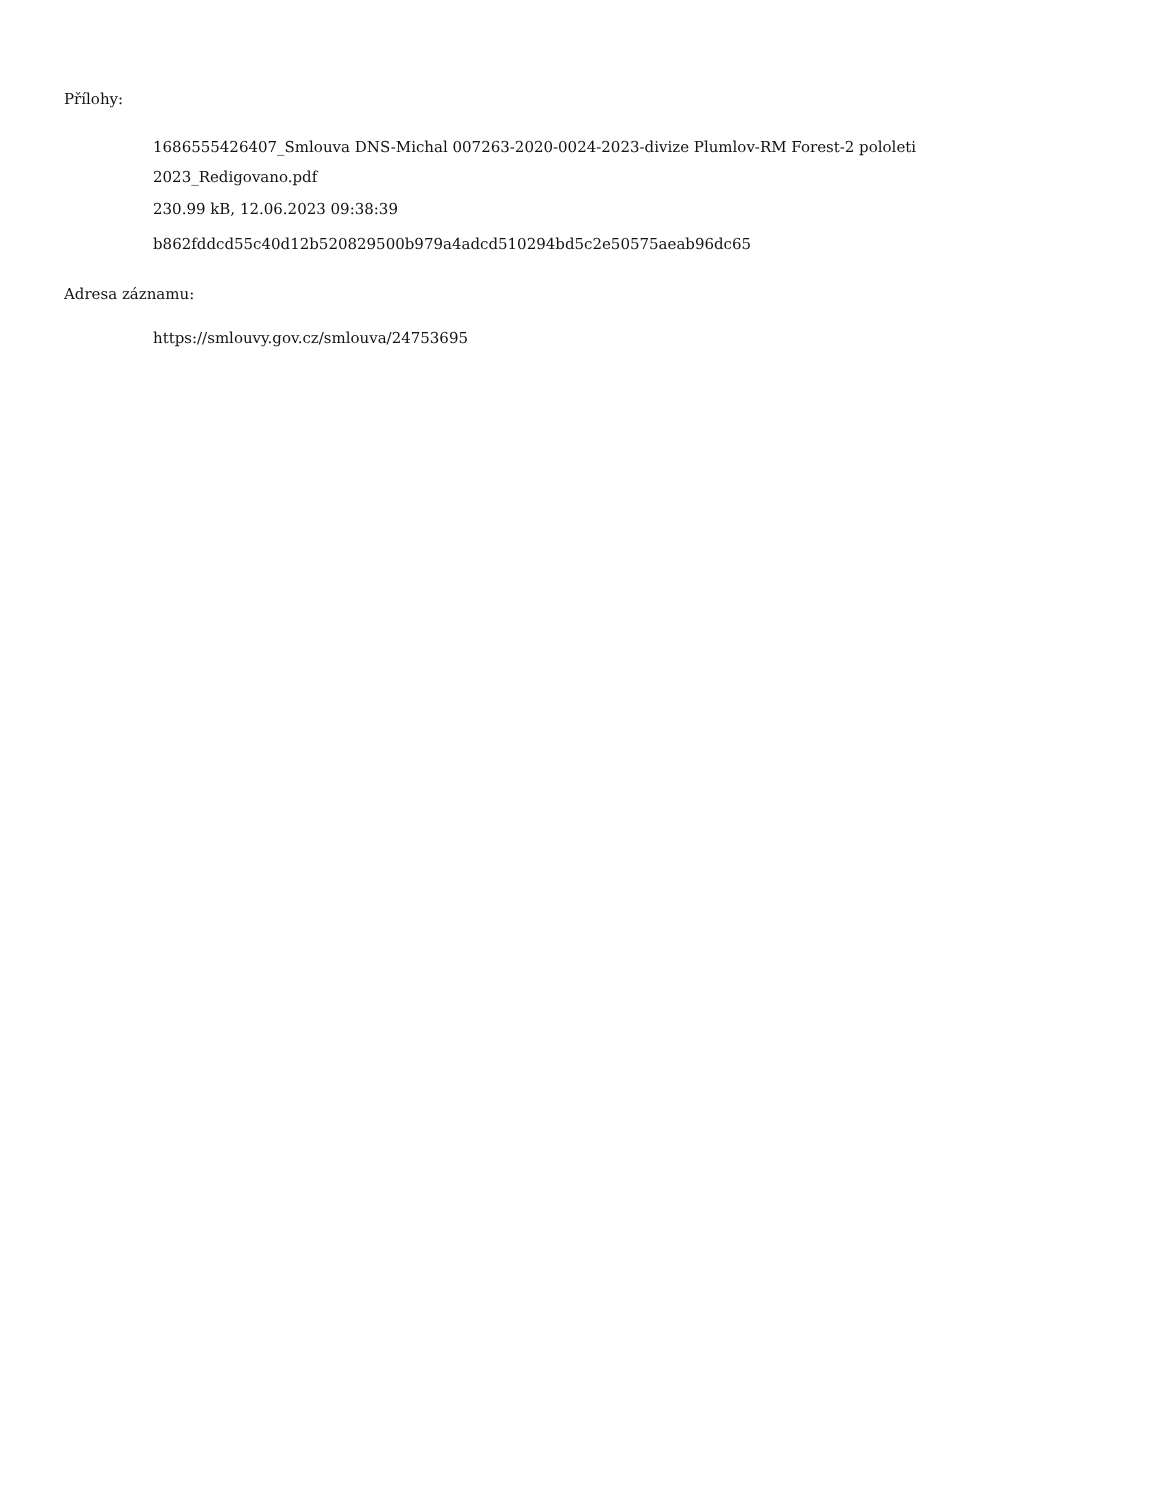Přílohy:
1686555426407_Smlouva DNS-Michal 007263-2020-0024-2023-divize Plumlov-RM Forest-2 pololeti 2023_Redigovano.pdf
230.99 kB, 12.06.2023 09:38:39
b862fddcd55c40d12b520829500b979a4adcd510294bd5c2e50575aeab96dc65
Adresa záznamu:
https://smlouvy.gov.cz/smlouva/24753695